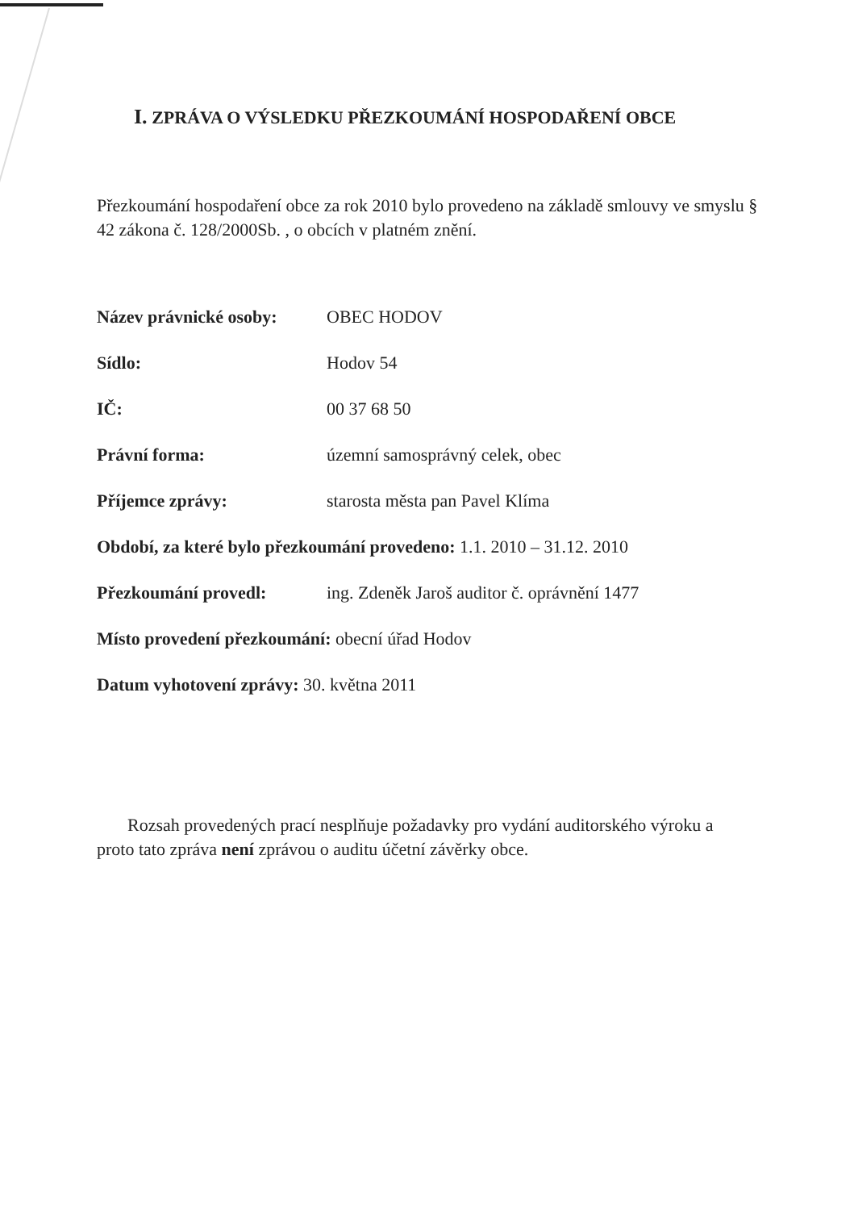I. ZPRÁVA O VÝSLEDKU PŘEZKOUMÁNÍ HOSPODAŘENÍ OBCE
Přezkoumání hospodaření obce za rok 2010 bylo provedeno na základě smlouvy ve smyslu § 42 zákona č. 128/2000Sb. , o obcích v platném znění.
Název právnické osoby: OBEC HODOV
Sídlo: Hodov 54
IČ: 00 37 68 50
Právní forma: územní samosprávný celek, obec
Příjemce zprávy: starosta města pan Pavel Klíma
Období, za které bylo přezkoumání provedeno: 1.1. 2010 – 31.12. 2010
Přezkoumání provedl: ing. Zdeněk Jaroš auditor č. oprávnění 1477
Místo provedení přezkoumání: obecní úřad Hodov
Datum vyhotovení zprávy: 30. května 2011
Rozsah provedených prací nesplňuje požadavky pro vydání auditorského výroku a proto tato zpráva není zprávou o auditu účetní závěrky obce.